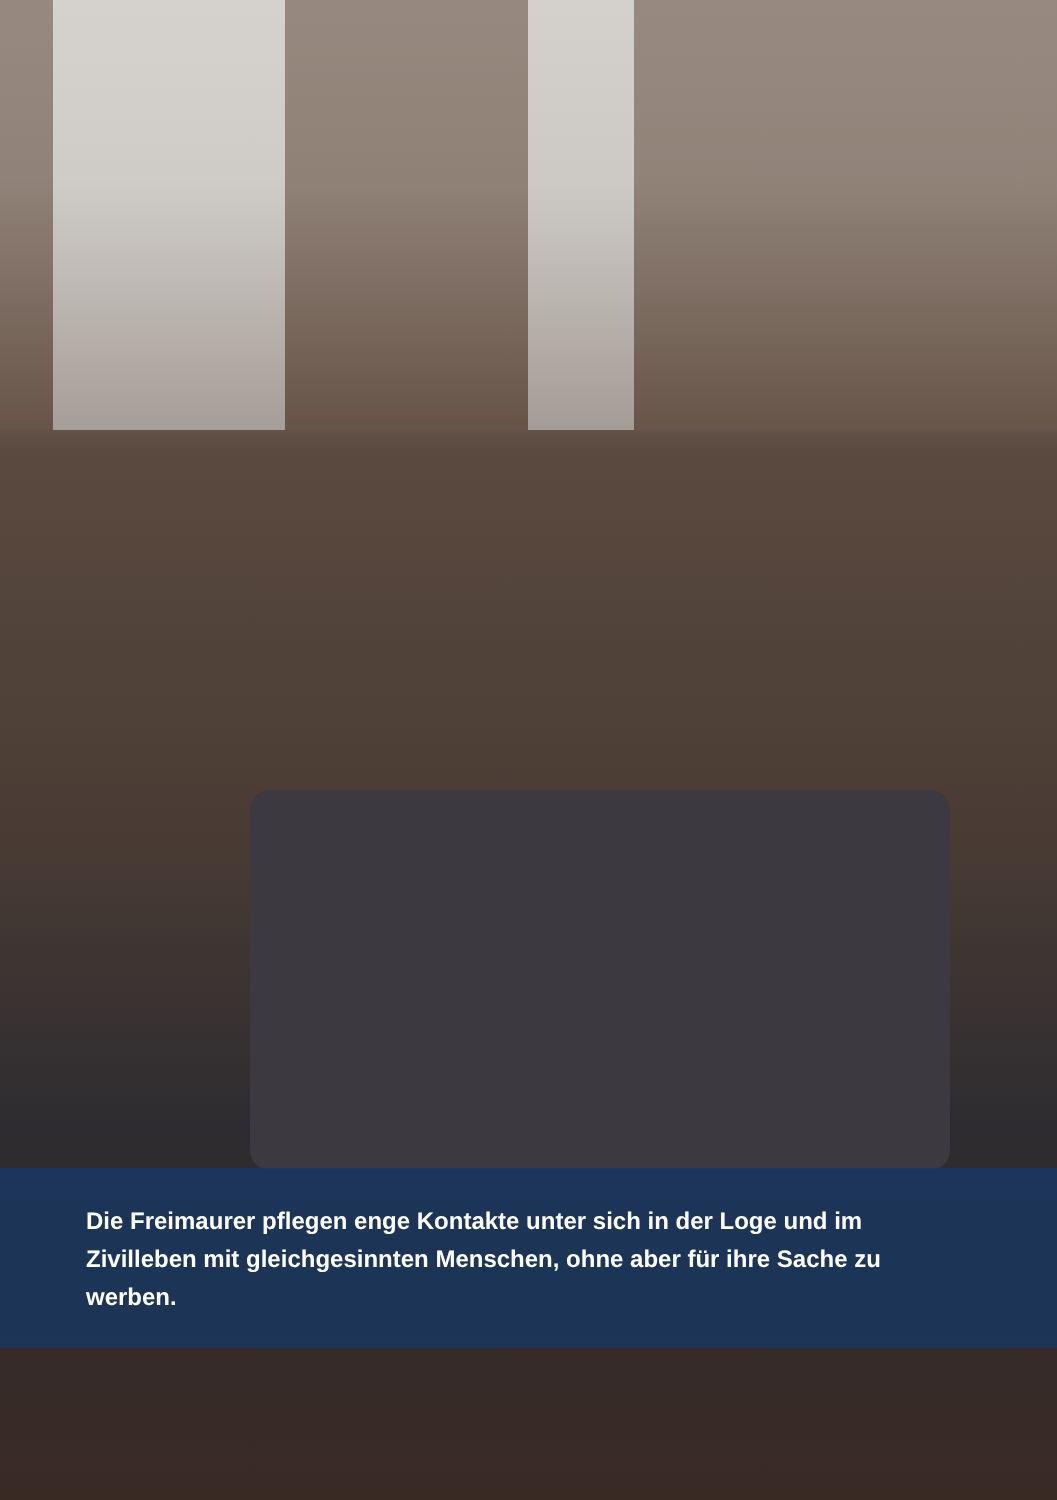Die Freimaurer pflegen enge Kontakte unter sich in der Loge und im Zivilleben mit gleichgesinnten Menschen, ohne aber für ihre Sache zu werben.